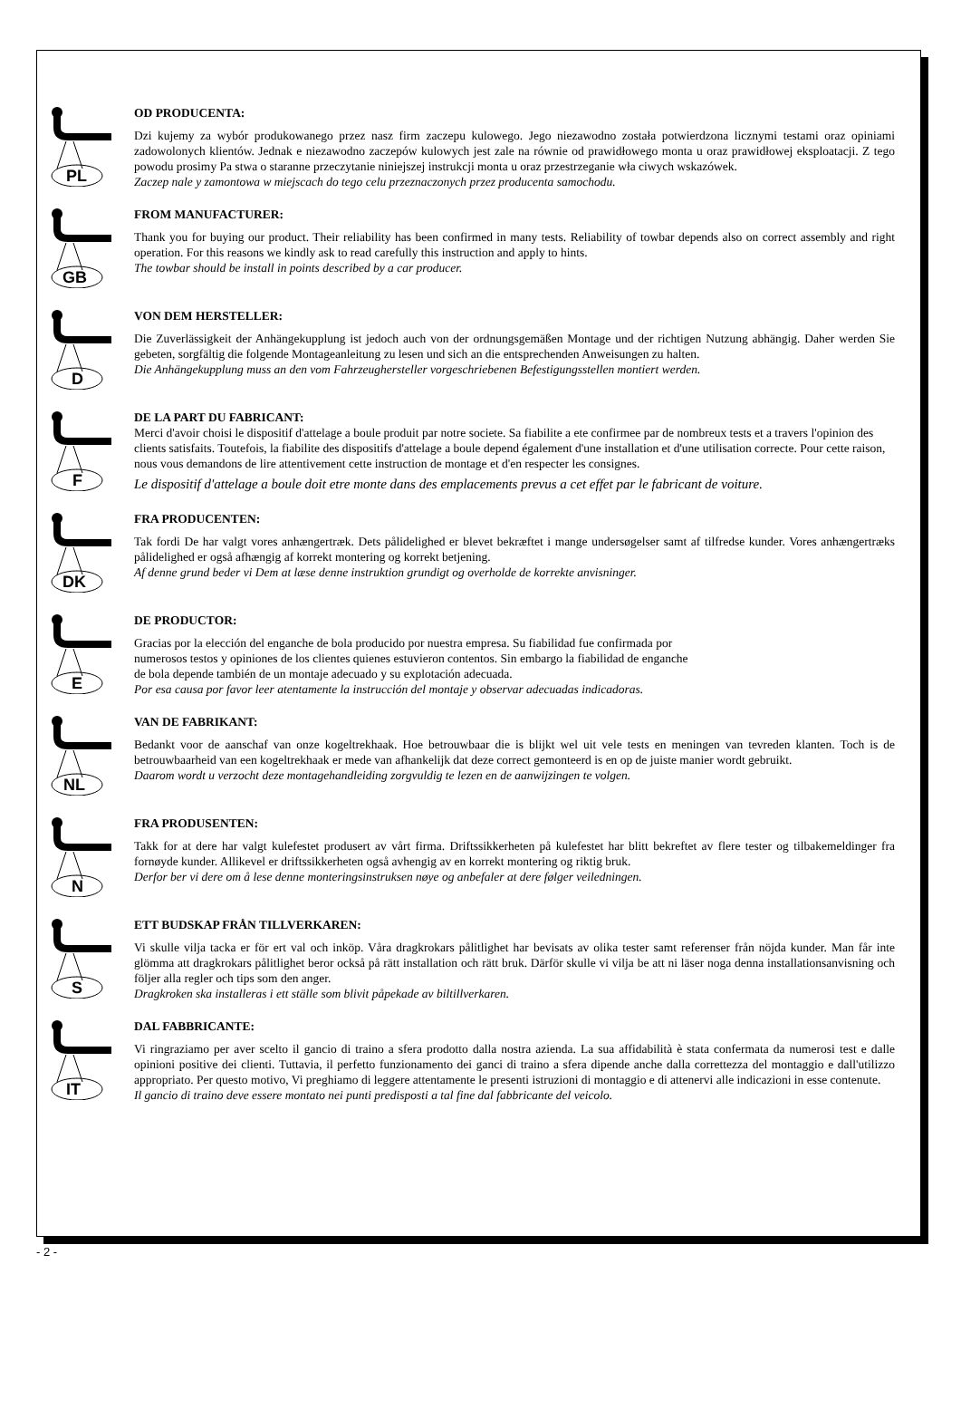PL
OD PRODUCENTA:
Dzi kujemy za wybór produkowanego przez nasz firm zaczepu kulowego. Jego niezawodno została potwierdzona licznymi testami oraz opiniami zadowolonych klientów. Jednak e niezawodno zaczepów kulowych jest zale na równie od prawidłowego monta u oraz prawidłowej eksploatacji. Z tego powodu prosimy Pa stwa o staranne przeczytanie niniejszej instrukcji monta u oraz przestrzeganie wła ciwych wskazówek.
Zaczep nale y zamontowa w miejscach do tego celu przeznaczonych przez producenta samochodu.
GB
FROM MANUFACTURER:
Thank you for buying our product. Their reliability has been confirmed in many tests. Reliability of towbar depends also on correct assembly and right operation. For this reasons we kindly ask to read carefully this instruction and apply to hints.
The towbar should be install in points described by a car producer.
D
VON DEM HERSTELLER:
Die Zuverlässigkeit der Anhängekupplung ist jedoch auch von der ordnungsgemäßen Montage und der richtigen Nutzung abhängig. Daher werden Sie gebeten, sorgfältig die folgende Montageanleitung zu lesen und sich an die entsprechenden Anweisungen zu halten.
Die Anhängekupplung muss an den vom Fahrzeughersteller vorgeschriebenen Befestigungsstellen montiert werden.
F
DE LA PART DU FABRICANT:
Merci d'avoir choisi le dispositif d'attelage a boule produit par notre societe. Sa fiabilite a ete confirmee par de nombreux tests et a travers l'opinion des clients satisfaits. Toutefois, la fiabilite des dispositifs d'attelage a boule depend également d'une installation et d'une utilisation correcte. Pour cette raison, nous vous demandons de lire attentivement cette instruction de montage et d'en respecter les consignes.
Le dispositif d'attelage a boule doit etre monte dans des emplacements prevus a cet effet par le fabricant de voiture.
DK
FRA PRODUCENTEN:
Tak fordi De har valgt vores anhængertræk. Dets pålidelighed er blevet bekræftet i mange undersøgelser samt af tilfredse kunder. Vores anhængertræks pålidelighed er også afhængig af korrekt montering og korrekt betjening.
Af denne grund beder vi Dem at læse denne instruktion grundigt og overholde de korrekte anvisninger.
E
DE PRODUCTOR:
Gracias por la elección del enganche de bola producido por nuestra empresa. Su fiabilidad fue confirmada por
numerosos testos y opiniones de los clientes quienes estuvieron contentos. Sin embargo la fiabilidad de enganche
de bola depende también de un montaje adecuado y su explotación adecuada.
Por esa causa por favor leer atentamente la instrucción del montaje y observar adecuadas indicadoras.
NL
VAN DE FABRIKANT:
Bedankt voor de aanschaf van onze kogeltrekhaak. Hoe betrouwbaar die is blijkt wel uit vele tests en meningen van tevreden klanten. Toch is de betrouwbaarheid van een kogeltrekhaak er mede van afhankelijk dat deze correct gemonteerd is en op de juiste manier wordt gebruikt.
Daarom wordt u verzocht deze montagehandleiding zorgvuldig te lezen en de aanwijzingen te volgen.
N
FRA PRODUSENTEN:
Takk for at dere har valgt kulefestet produsert av vårt firma. Driftssikkerheten på kulefestet har blitt bekreftet av flere tester og tilbakemeldinger fra fornøyde kunder. Allikevel er driftssikkerheten også avhengig av en korrekt montering og riktig bruk.
Derfor ber vi dere om å lese denne monteringsinstruksen nøye og anbefaler at dere følger veiledningen.
S
ETT BUDSKAP FRÅN TILLVERKAREN:
Vi skulle vilja tacka er för ert val och inköp. Våra dragkrokars pålitlighet har bevisats av olika tester samt referenser från nöjda kunder. Man får inte glömma att dragkrokars pålitlighet beror också på rätt installation och rätt bruk. Därför skulle vi vilja be att ni läser noga denna installationsanvisning och följer alla regler och tips som den anger.
Dragkroken ska installeras i ett ställe som blivit påpekade av biltillverkaren.
IT
DAL FABBRICANTE:
Vi ringraziamo per aver scelto il gancio di traino a sfera prodotto dalla nostra azienda. La sua affidabilità è stata confermata da numerosi test e dalle opinioni positive dei clienti. Tuttavia, il perfetto funzionamento dei ganci di traino a sfera dipende anche dalla correttezza del montaggio e dall'utilizzo appropriato. Per questo motivo, Vi preghiamo di leggere attentamente le presenti istruzioni di montaggio e di attenervi alle indicazioni in esse contenute.
Il gancio di traino deve essere montato nei punti predisposti a tal fine dal fabbricante del veicolo.
- 2 -